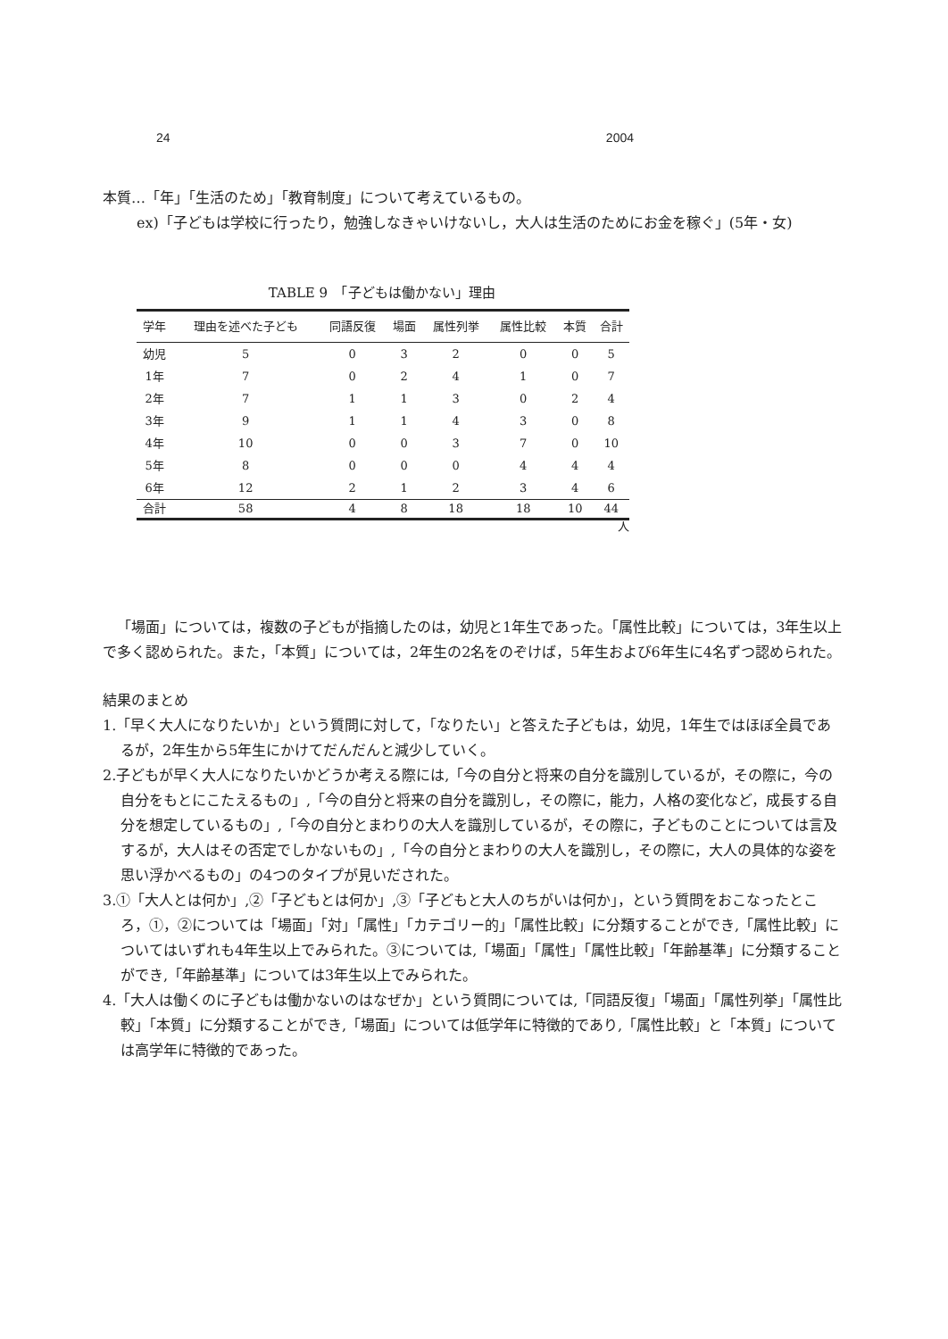24 2004
本質…「年」「生活のため」「教育制度」について考えているもの。
ex)「子どもは学校に行ったり，勉強しなきゃいけないし，大人は生活のためにお金を稼ぐ」(5年・女)
TABLE 9　「子どもは働かない」理由
| 学年 | 理由を述べた子ども | 同語反復 | 場面 | 属性列挙 | 属性比較 | 本質 | 合計 |
| --- | --- | --- | --- | --- | --- | --- | --- |
| 幼児 | 5 | 0 | 3 | 2 | 0 | 0 | 5 |
| 1年 | 7 | 0 | 2 | 4 | 1 | 0 | 7 |
| 2年 | 7 | 1 | 1 | 3 | 0 | 2 | 4 |
| 3年 | 9 | 1 | 1 | 4 | 3 | 0 | 8 |
| 4年 | 10 | 0 | 0 | 3 | 7 | 0 | 10 |
| 5年 | 8 | 0 | 0 | 0 | 4 | 4 | 4 |
| 6年 | 12 | 2 | 1 | 2 | 3 | 4 | 6 |
| 合計 | 58 | 4 | 8 | 18 | 18 | 10 | 44 |
人
「場面」については，複数の子どもが指摘したのは，幼児と1年生であった。「属性比較」については，3年生以上で多く認められた。また，「本質」については，2年生の2名をのぞけば，5年生および6年生に4名ずつ認められた。
結果のまとめ
1.「早く大人になりたいか」という質問に対して，「なりたい」と答えた子どもは，幼児，1年生ではほぼ全員であるが，2年生から5年生にかけてだんだんと減少していく。
2.子どもが早く大人になりたいかどうか考える際には,「今の自分と将来の自分を識別しているが，その際に，今の自分をもとにこたえるもの」,「今の自分と将来の自分を識別し，その際に，能力，人格の変化など，成長する自分を想定しているもの」,「今の自分とまわりの大人を識別しているが，その際に，子どものことについては言及するが，大人はその否定でしかないもの」,「今の自分とまわりの大人を識別し，その際に，大人の具体的な姿を思い浮かべるもの」の4つのタイプが見いだされた。
3.①「大人とは何か」,②「子どもとは何か」,③「子どもと大人のちがいは何か」，という質問をおこなったところ，①，②については「場面」「対」「属性」「カテゴリー的」「属性比較」に分類することができ,「属性比較」についてはいずれも4年生以上でみられた。③については,「場面」「属性」「属性比較」「年齢基準」に分類することができ,「年齢基準」については3年生以上でみられた。
4.「大人は働くのに子どもは働かないのはなぜか」という質問については,「同語反復」「場面」「属性列挙」「属性比較」「本質」に分類することができ,「場面」については低学年に特徴的であり,「属性比較」と「本質」については高学年に特徴的であった。